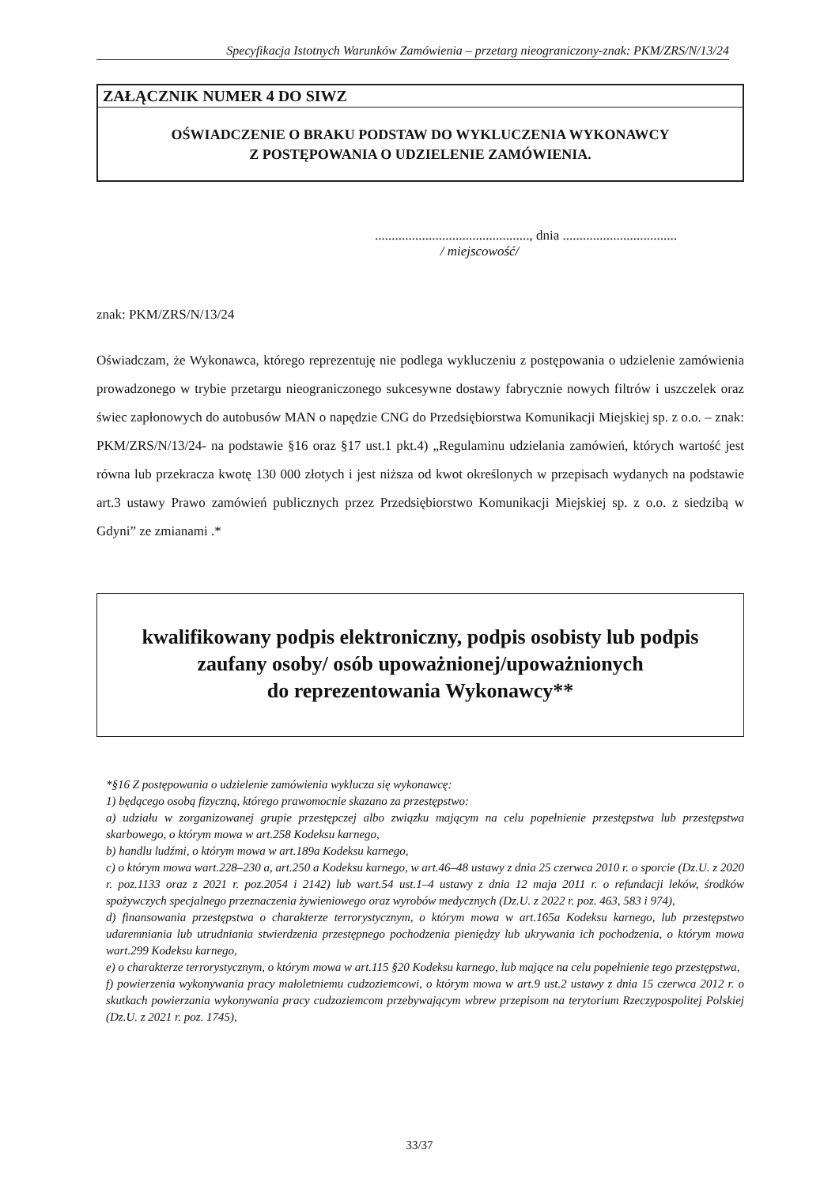Specyfikacja Istotnych Warunków Zamówienia – przetarg nieograniczony-znak: PKM/ZRS/N/13/24
ZAŁĄCZNIK NUMER 4 DO SIWZ
OŚWIADCZENIE O BRAKU PODSTAW DO WYKLUCZENIA WYKONAWCY
Z POSTĘPOWANIA O UDZIELENIE ZAMÓWIENIA.
.............................................., dnia ..................................
/ miejscowość/
znak: PKM/ZRS/N/13/24
Oświadczam, że Wykonawca, którego reprezentuję nie podlega wykluczeniu z postępowania o udzielenie zamówienia prowadzonego w trybie przetargu nieograniczonego sukcesywne dostawy fabrycznie nowych filtrów i uszczelek oraz świec zapłonowych do autobusów MAN o napędzie CNG do Przedsiębiorstwa Komunikacji Miejskiej sp. z o.o. – znak: PKM/ZRS/N/13/24- na podstawie §16 oraz §17 ust.1 pkt.4) „Regulaminu udzielania zamówień, których wartość jest równa lub przekracza kwotę 130 000 złotych i jest niższa od kwot określonych w przepisach wydanych na podstawie art.3 ustawy Prawo zamówień publicznych przez Przedsiębiorstwo Komunikacji Miejskiej sp. z o.o. z siedzibą w Gdyni” ze zmianami .*
kwalifikowany podpis elektroniczny, podpis osobisty lub podpis
zaufany osoby/ osób upoważnionej/upoważnionych
do reprezentowania Wykonawcy**
*§16 Z postępowania o udzielenie zamówienia wyklucza się wykonawcę:
1) będącego osobą fizyczną, którego prawomocnie skazano za przestępstwo:
a) udziału w zorganizowanej grupie przestępczej albo związku mającym na celu popełnienie przestępstwa lub przestępstwa skarbowego, o którym mowa w art.258 Kodeksu karnego,
b) handlu ludźmi, o którym mowa w art.189a Kodeksu karnego,
c) o którym mowa wart.228–230 a, art.250 a Kodeksu karnego, w art.46–48 ustawy z dnia 25 czerwca 2010 r. o sporcie (Dz.U. z 2020 r. poz.1133 oraz z 2021 r. poz.2054 i 2142) lub wart.54 ust.1–4 ustawy z dnia 12 maja 2011 r. o refundacji leków, środków spożywczych specjalnego przeznaczenia żywieniowego oraz wyrobów medycznych (Dz.U. z 2022 r. poz. 463, 583 i 974),
d) finansowania przestępstwa o charakterze terrorystycznym, o którym mowa w art.165a Kodeksu karnego, lub przestępstwo udaremniania lub utrudniania stwierdzenia przestępnego pochodzenia pieniędzy lub ukrywania ich pochodzenia, o którym mowa wart.299 Kodeksu karnego,
e) o charakterze terrorystycznym, o którym mowa w art.115 §20 Kodeksu karnego, lub mające na celu popełnienie tego przestępstwa,
f) powierzenia wykonywania pracy małoletniemu cudzoziemcowi, o którym mowa w art.9 ust.2 ustawy z dnia 15 czerwca 2012 r. o skutkach powierzania wykonywania pracy cudzoziemcom przebywającym wbrew przepisom na terytorium Rzeczypospolitej Polskiej (Dz.U. z 2021 r. poz. 1745),
33/37